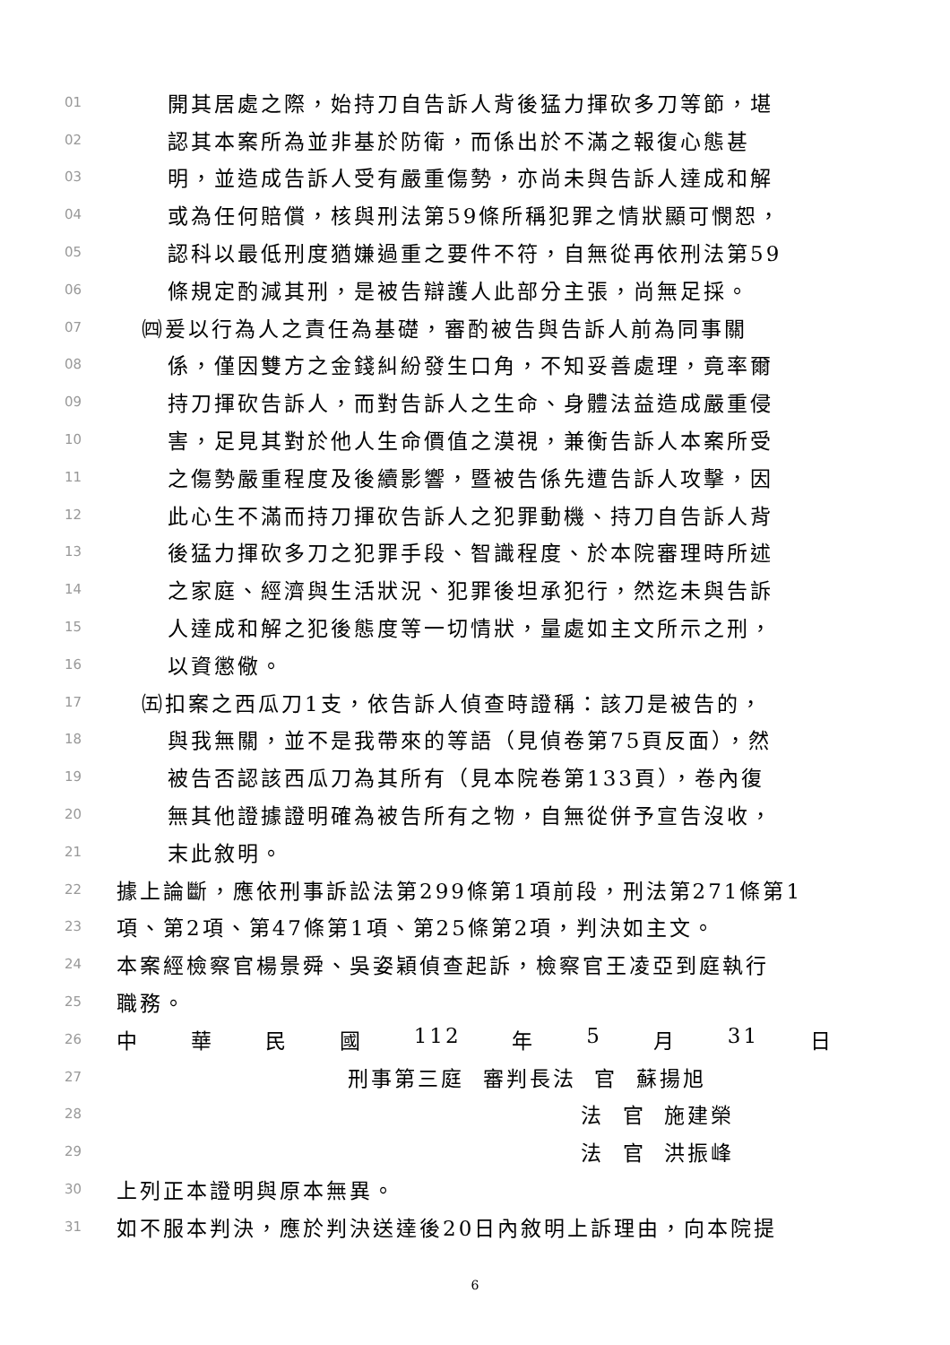01 開其居處之際，始持刀自告訴人背後猛力揮砍多刀等節，堪
02 認其本案所為並非基於防衛，而係出於不滿之報復心態甚
03 明，並造成告訴人受有嚴重傷勢，亦尚未與告訴人達成和解
04 或為任何賠償，核與刑法第59條所稱犯罪之情狀顯可憫恕，
05 認科以最低刑度猶嫌過重之要件不符，自無從再依刑法第59
06 條規定酌減其刑，是被告辯護人此部分主張，尚無足採。
07 ㈣爰以行為人之責任為基礎，審酌被告與告訴人前為同事關
08 係，僅因雙方之金錢糾紛發生口角，不知妥善處理，竟率爾
09 持刀揮砍告訴人，而對告訴人之生命、身體法益造成嚴重侵
10 害，足見其對於他人生命價值之漠視，兼衡告訴人本案所受
11 之傷勢嚴重程度及後續影響，暨被告係先遭告訴人攻擊，因
12 此心生不滿而持刀揮砍告訴人之犯罪動機、持刀自告訴人背
13 後猛力揮砍多刀之犯罪手段、智識程度、於本院審理時所述
14 之家庭、經濟與生活狀況、犯罪後坦承犯行，然迄未與告訴
15 人達成和解之犯後態度等一切情狀，量處如主文所示之刑，
16 以資懲儆。
17 ㈤扣案之西瓜刀1支，依告訴人偵查時證稱：該刀是被告的，
18 與我無關，並不是我帶來的等語（見偵卷第75頁反面），然
19 被告否認該西瓜刀為其所有（見本院卷第133頁），卷內復
20 無其他證據證明確為被告所有之物，自無從併予宣告沒收，
21 末此敘明。
22 據上論斷，應依刑事訴訟法第299條第1項前段，刑法第271條第1
23 項、第2項、第47條第1項、第25條第2項，判決如主文。
24 本案經檢察官楊景舜、吳姿穎偵查起訴，檢察官王凌亞到庭執行
25 職務。
26 中 華 民 國 112 年 5 月 31 日
27 刑事第三庭 審判長法 官 蘇揚旭
28 法 官 施建榮
29 法 官 洪振峰
30 上列正本證明與原本無異。
31 如不服本判決，應於判決送達後20日內敘明上訴理由，向本院提
6